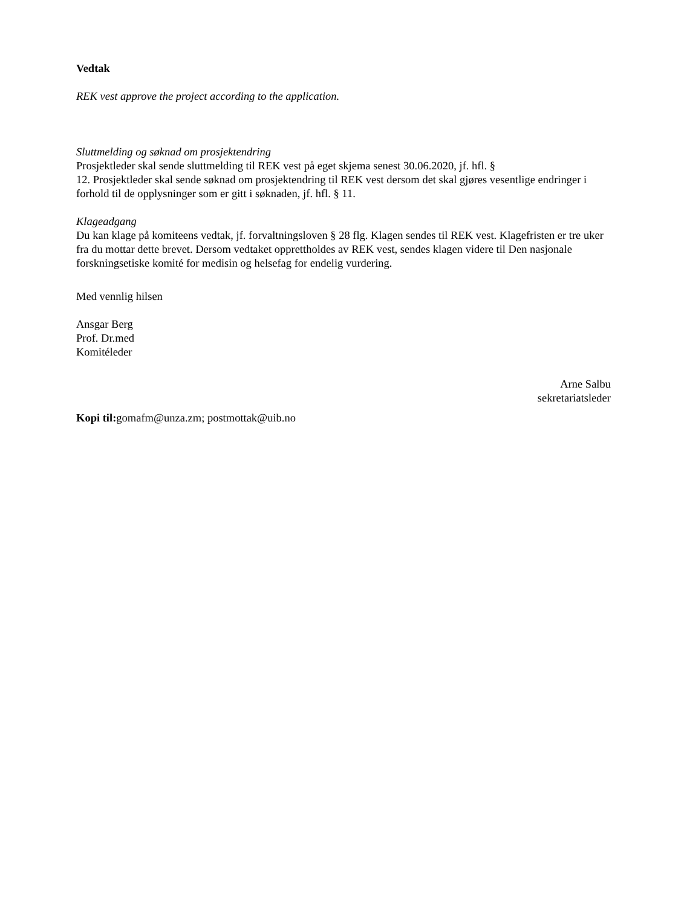Vedtak
REK vest approve the project according to the application.
Sluttmelding og søknad om prosjektendring
Prosjektleder skal sende sluttmelding til REK vest på eget skjema senest 30.06.2020, jf. hfl. §
12. Prosjektleder skal sende søknad om prosjektendring til REK vest dersom det skal gjøres vesentlige endringer i forhold til de opplysninger som er gitt i søknaden, jf. hfl. § 11.
Klageadgang
Du kan klage på komiteens vedtak, jf. forvaltningsloven § 28 flg. Klagen sendes til REK vest. Klagefristen er tre uker fra du mottar dette brevet. Dersom vedtaket opprettholdes av REK vest, sendes klagen videre til Den nasjonale forskningsetiske komité for medisin og helsefag for endelig vurdering.
Med vennlig hilsen
Ansgar Berg
Prof. Dr.med
Komitéleder
Arne Salbu
sekretariatsleder
Kopi til: gomafm@unza.zm; postmottak@uib.no